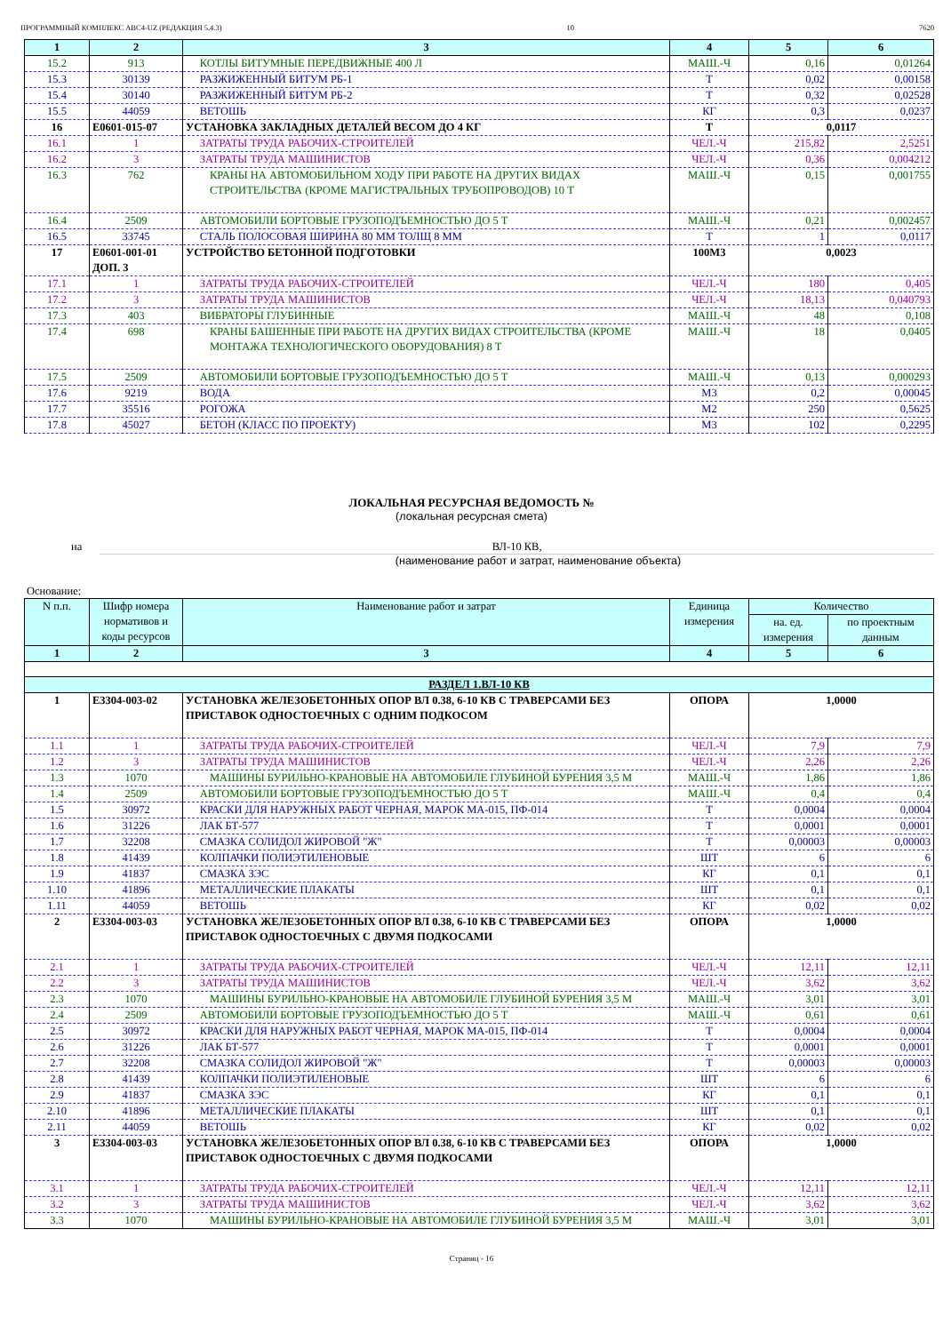ПРОГРАММНЫЙ КОМПЛЕКС АВС4-UZ (РЕДАКЦИЯ 5.4.3) 10 7620
| 1 | 2 | 3 | 4 | 5 | 6 |
| --- | --- | --- | --- | --- | --- |
| 15.2 | 913 | КОТЛЫ БИТУМНЫЕ ПЕРЕДВИЖНЫЕ 400 Л | МАШ.-Ч | 0,16 | 0,01264 |
| 15.3 | 30139 | РАЗЖИЖЕННЫЙ БИТУМ РБ-1 | Т | 0,02 | 0,00158 |
| 15.4 | 30140 | РАЗЖИЖЕННЫЙ БИТУМ РБ-2 | Т | 0,32 | 0,02528 |
| 15.5 | 44059 | ВЕТОШЬ | КГ | 0,3 | 0,0237 |
| 16 | Е0601-015-07 | УСТАНОВКА ЗАКЛАДНЫХ ДЕТАЛЕЙ ВЕСОМ ДО 4 КГ | Т | 0,0117 | |
| 16.1 | 1 | ЗАТРАТЫ ТРУДА РАБОЧИХ-СТРОИТЕЛЕЙ | ЧЕЛ.-Ч | 215,82 | 2,5251 |
| 16.2 | 3 | ЗАТРАТЫ ТРУДА МАШИНИСТОВ | ЧЕЛ.-Ч | 0,36 | 0,004212 |
| 16.3 | 762 | КРАНЫ НА АВТОМОБИЛЬНОМ ХОДУ ПРИ РАБОТЕ НА ДРУГИХ ВИДАХ СТРОИТЕЛЬСТВА (КРОМЕ МАГИСТРАЛЬНЫХ ТРУБОПРОВОДОВ) 10 Т | МАШ.-Ч | 0,15 | 0,001755 |
| 16.4 | 2509 | АВТОМОБИЛИ БОРТОВЫЕ ГРУЗОПОДЪЕМНОСТЬЮ ДО 5 Т | МАШ.-Ч | 0,21 | 0,002457 |
| 16.5 | 33745 | СТАЛЬ ПОЛОСОВАЯ ШИРИНА 80 ММ ТОЛЩ 8 ММ | Т | 1 | 0,0117 |
| 17 | Е0601-001-01 ДОП. 3 | УСТРОЙСТВО БЕТОННОЙ ПОДГОТОВКИ | 100М3 | 0,0023 | |
| 17.1 | 1 | ЗАТРАТЫ ТРУДА РАБОЧИХ-СТРОИТЕЛЕЙ | ЧЕЛ.-Ч | 180 | 0,405 |
| 17.2 | 3 | ЗАТРАТЫ ТРУДА МАШИНИСТОВ | ЧЕЛ.-Ч | 18,13 | 0,040793 |
| 17.3 | 403 | ВИБРАТОРЫ ГЛУБИННЫЕ | МАШ.-Ч | 48 | 0,108 |
| 17.4 | 698 | КРАНЫ БАШЕННЫЕ ПРИ РАБОТЕ НА ДРУГИХ ВИДАХ СТРОИТЕЛЬСТВА (КРОМЕ МОНТАЖА ТЕХНОЛОГИЧЕСКОГО ОБОРУДОВАНИЯ) 8 Т | МАШ.-Ч | 18 | 0,0405 |
| 17.5 | 2509 | АВТОМОБИЛИ БОРТОВЫЕ ГРУЗОПОДЪЕМНОСТЬЮ ДО 5 Т | МАШ.-Ч | 0,13 | 0,000293 |
| 17.6 | 9219 | ВОДА | М3 | 0,2 | 0,00045 |
| 17.7 | 35516 | РОГОЖА | М2 | 250 | 0,5625 |
| 17.8 | 45027 | БЕТОН (КЛАСС ПО ПРОЕКТУ) | М3 | 102 | 0,2295 |
ЛОКАЛЬНАЯ РЕСУРСНАЯ ВЕДОМОСТЬ №
(локальная ресурсная смета)
на ВЛ-10 КВ,
(наименование работ и затрат, наименование объекта)
Основание:
| N п.п. | Шифр номера нормативов и коды ресурсов | Наименование работ и затрат | Единица измерения | Количество | |
| --- | --- | --- | --- | --- | --- |
| | | | | на. ед. измерения | по проектным данным |
| 1 | 2 | 3 | 4 | 5 | 6 |
| РАЗДЕЛ 1.ВЛ-10 КВ | | | | | |
| 1 | Е3304-003-02 | УСТАНОВКА ЖЕЛЕЗОБЕТОННЫХ ОПОР ВЛ 0.38, 6-10 КВ С ТРАВЕРСАМИ БЕЗ ПРИСТАВОК ОДНОСТОЕЧНЫХ С ОДНИМ ПОДКОСОМ | ОПОРА | 1,0000 | |
| 1.1 | 1 | ЗАТРАТЫ ТРУДА РАБОЧИХ-СТРОИТЕЛЕЙ | ЧЕЛ.-Ч | 7,9 | 7,9 |
| 1.2 | 3 | ЗАТРАТЫ ТРУДА МАШИНИСТОВ | ЧЕЛ.-Ч | 2,26 | 2,26 |
| 1.3 | 1070 | МАШИНЫ БУРИЛЬНО-КРАНОВЫЕ НА АВТОМОБИЛЕ ГЛУБИНОЙ БУРЕНИЯ 3,5 М | МАШ.-Ч | 1,86 | 1,86 |
| 1.4 | 2509 | АВТОМОБИЛИ БОРТОВЫЕ ГРУЗОПОДЪЕМНОСТЬЮ ДО 5 Т | МАШ.-Ч | 0,4 | 0,4 |
| 1.5 | 30972 | КРАСКИ ДЛЯ НАРУЖНЫХ РАБОТ ЧЕРНАЯ, МАРОК МА-015, ПФ-014 | Т | 0,0004 | 0,0004 |
| 1.6 | 31226 | ЛАК БТ-577 | Т | 0,0001 | 0,0001 |
| 1.7 | 32208 | СМАЗКА СОЛИДОЛ ЖИРОВОЙ "Ж" | Т | 0,00003 | 0,00003 |
| 1.8 | 41439 | КОЛПАЧКИ ПОЛИЭТИЛЕНОВЫЕ | ШТ | 6 | 6 |
| 1.9 | 41837 | СМАЗКА ЗЭС | КГ | 0,1 | 0,1 |
| 1.10 | 41896 | МЕТАЛЛИЧЕСКИЕ ПЛАКАТЫ | ШТ | 0,1 | 0,1 |
| 1.11 | 44059 | ВЕТОШЬ | КГ | 0,02 | 0,02 |
| 2 | Е3304-003-03 | УСТАНОВКА ЖЕЛЕЗОБЕТОННЫХ ОПОР ВЛ 0.38, 6-10 КВ С ТРАВЕРСАМИ БЕЗ ПРИСТАВОК ОДНОСТОЕЧНЫХ С ДВУМЯ ПОДКОСАМИ | ОПОРА | 1,0000 | |
| 2.1 | 1 | ЗАТРАТЫ ТРУДА РАБОЧИХ-СТРОИТЕЛЕЙ | ЧЕЛ.-Ч | 12,11 | 12,11 |
| 2.2 | 3 | ЗАТРАТЫ ТРУДА МАШИНИСТОВ | ЧЕЛ.-Ч | 3,62 | 3,62 |
| 2.3 | 1070 | МАШИНЫ БУРИЛЬНО-КРАНОВЫЕ НА АВТОМОБИЛЕ ГЛУБИНОЙ БУРЕНИЯ 3,5 М | МАШ.-Ч | 3,01 | 3,01 |
| 2.4 | 2509 | АВТОМОБИЛИ БОРТОВЫЕ ГРУЗОПОДЪЕМНОСТЬЮ ДО 5 Т | МАШ.-Ч | 0,61 | 0,61 |
| 2.5 | 30972 | КРАСКИ ДЛЯ НАРУЖНЫХ РАБОТ ЧЕРНАЯ, МАРОК МА-015, ПФ-014 | Т | 0,0004 | 0,0004 |
| 2.6 | 31226 | ЛАК БТ-577 | Т | 0,0001 | 0,0001 |
| 2.7 | 32208 | СМАЗКА СОЛИДОЛ ЖИРОВОЙ "Ж" | Т | 0,00003 | 0,00003 |
| 2.8 | 41439 | КОЛПАЧКИ ПОЛИЭТИЛЕНОВЫЕ | ШТ | 6 | 6 |
| 2.9 | 41837 | СМАЗКА ЗЭС | КГ | 0,1 | 0,1 |
| 2.10 | 41896 | МЕТАЛЛИЧЕСКИЕ ПЛАКАТЫ | ШТ | 0,1 | 0,1 |
| 2.11 | 44059 | ВЕТОШЬ | КГ | 0,02 | 0,02 |
| 3 | Е3304-003-03 | УСТАНОВКА ЖЕЛЕЗОБЕТОННЫХ ОПОР ВЛ 0.38, 6-10 КВ С ТРАВЕРСАМИ БЕЗ ПРИСТАВОК ОДНОСТОЕЧНЫХ С ДВУМЯ ПОДКОСАМИ | ОПОРА | 1,0000 | |
| 3.1 | 1 | ЗАТРАТЫ ТРУДА РАБОЧИХ-СТРОИТЕЛЕЙ | ЧЕЛ.-Ч | 12,11 | 12,11 |
| 3.2 | 3 | ЗАТРАТЫ ТРУДА МАШИНИСТОВ | ЧЕЛ.-Ч | 3,62 | 3,62 |
| 3.3 | 1070 | МАШИНЫ БУРИЛЬНО-КРАНОВЫЕ НА АВТОМОБИЛЕ ГЛУБИНОЙ БУРЕНИЯ 3,5 М | МАШ.-Ч | 3,01 | 3,01 |
Страниц - 16